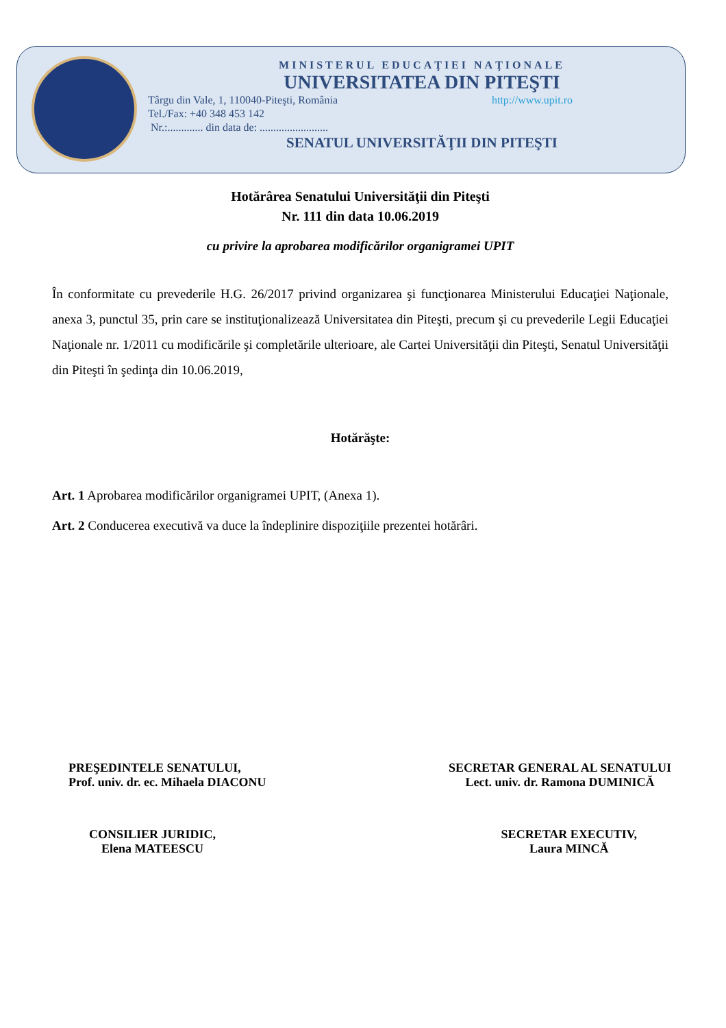MINISTERUL EDUCAŢIEI NAŢIONALE
UNIVERSITATEA DIN PITEŞTI
Târgu din Vale, 1, 110040-Piteşti, România http://www.upit.ro
Tel./Fax: +40 348 453 142
Nr.:............. din data de: .........................
SENATUL UNIVERSITĂŢII DIN PITEŞTI
Hotărârea Senatului Universităţii din Piteşti
Nr. 111 din data 10.06.2019
cu privire la aprobarea modificărilor organigramei UPIT
În conformitate cu prevederile H.G. 26/2017 privind organizarea şi funcţionarea Ministerului Educaţiei Naţionale, anexa 3, punctul 35, prin care se instituţionalizează Universitatea din Piteşti, precum şi cu prevederile Legii Educaţiei Naţionale nr. 1/2011 cu modificările şi completările ulterioare, ale Cartei Universităţii din Piteşti, Senatul Universităţii din Piteşti în şedinţa din 10.06.2019,
Hotărăşte:
Art. 1 Aprobarea modificărilor organigramei UPIT, (Anexa 1).
Art. 2 Conducerea executivă va duce la îndeplinire dispoziţiile prezentei hotărâri.
PREŞEDINTELE SENATULUI,
Prof. univ. dr. ec. Mihaela DIACONU
SECRETAR GENERAL AL SENATULUI
Lect. univ. dr. Ramona DUMINICĂ
CONSILIER JURIDIC,
Elena MATEESCU
SECRETAR EXECUTIV,
Laura MINCĂ